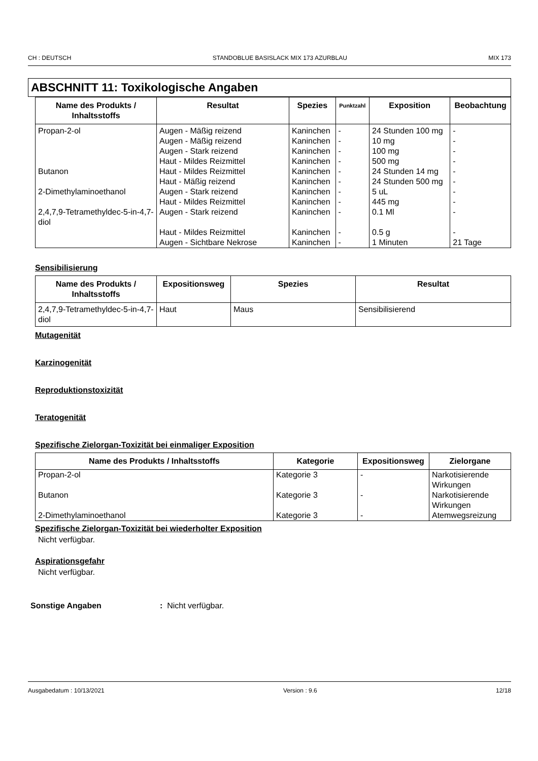CH : DEUTSCH STANDOBLUE BASISLACK MIX 173 AZURBLAU MIX 173
ABSCHNITT 11: Toxikologische Angaben
| Name des Produkts / Inhaltsstoffs | Resultat | Spezies | Punktzahl | Exposition | Beobachtung |
| --- | --- | --- | --- | --- | --- |
| Propan-2-ol | Augen - Mäßig reizend | Kaninchen | - | 24 Stunden 100 mg | - |
| | Augen - Mäßig reizend | Kaninchen | - | 10 mg | - |
| | Augen - Stark reizend | Kaninchen | - | 100 mg | - |
| | Haut - Mildes Reizmittel | Kaninchen | - | 500 mg | - |
| Butanon | Haut - Mildes Reizmittel | Kaninchen | - | 24 Stunden 14 mg | - |
| | Haut - Mäßig reizend | Kaninchen | - | 24 Stunden 500 mg | - |
| 2-Dimethylaminoethanol | Augen - Stark reizend | Kaninchen | - | 5 uL | - |
| | Haut - Mildes Reizmittel | Kaninchen | - | 445 mg | - |
| 2,4,7,9-Tetramethyldec-5-in-4,7-diol | Augen - Stark reizend | Kaninchen | - | 0.1 Ml | - |
| | Haut - Mildes Reizmittel | Kaninchen | - | 0.5 g | - |
| | Augen - Sichtbare Nekrose | Kaninchen | - | 1 Minuten | 21 Tage |
Sensibilisierung
| Name des Produkts / Inhaltsstoffs | Expositionsweg | Spezies | Resultat |
| --- | --- | --- | --- |
| 2,4,7,9-Tetramethyldec-5-in-4,7-diol | Haut | Maus | Sensibilisierend |
Mutagenität
Karzinogenität
Reproduktionstoxizität
Teratogenität
Spezifische Zielorgan-Toxizität bei einmaliger Exposition
| Name des Produkts / Inhaltsstoffs | Kategorie | Expositionsweg | Zielorgane |
| --- | --- | --- | --- |
| Propan-2-ol | Kategorie 3 | - | Narkotisierende Wirkungen |
| Butanon | Kategorie 3 | - | Narkotisierende Wirkungen |
| 2-Dimethylaminoethanol | Kategorie 3 | - | Atemwegsreizung |
Spezifische Zielorgan-Toxizität bei wiederholter Exposition
Nicht verfügbar.
Aspirationsgefahr
Nicht verfügbar.
Sonstige Angaben: Nicht verfügbar.
Ausgabedatum : 10/13/2021 Version : 9.6 12/18